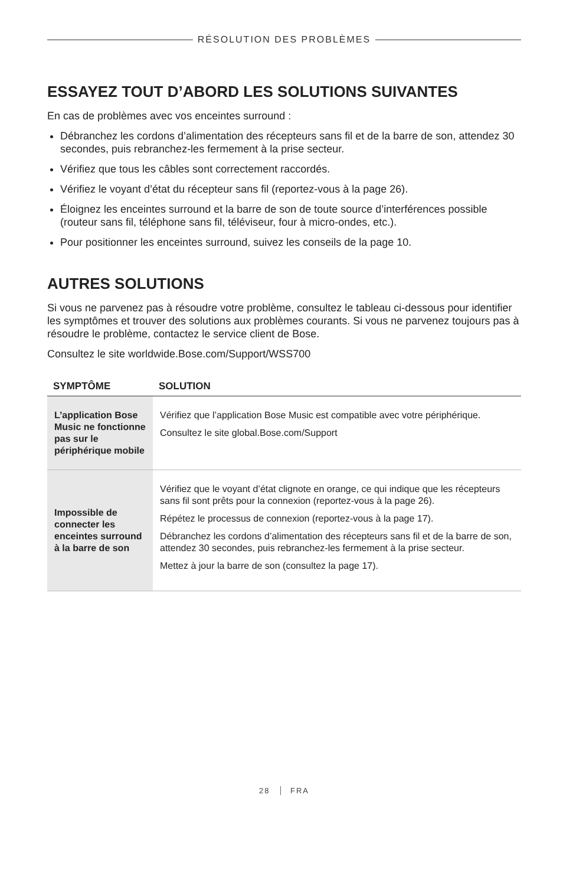RÉSOLUTION DES PROBLÈMES
ESSAYEZ TOUT D’ABORD LES SOLUTIONS SUIVANTES
En cas de problèmes avec vos enceintes surround :
Débranchez les cordons d’alimentation des récepteurs sans fil et de la barre de son, attendez 30 secondes, puis rebranchez-les fermement à la prise secteur.
Vérifiez que tous les câbles sont correctement raccordés.
Vérifiez le voyant d’état du récepteur sans fil (reportez-vous à la page 26).
Éloignez les enceintes surround et la barre de son de toute source d’interférences possible (routeur sans fil, téléphone sans fil, téléviseur, four à micro-ondes, etc.).
Pour positionner les enceintes surround, suivez les conseils de la page 10.
AUTRES SOLUTIONS
Si vous ne parvenez pas à résoudre votre problème, consultez le tableau ci-dessous pour identifier les symptômes et trouver des solutions aux problèmes courants. Si vous ne parvenez toujours pas à résoudre le problème, contactez le service client de Bose.
Consultez le site worldwide.Bose.com/Support/WSS700
| SYMPTÔME | SOLUTION |
| --- | --- |
| L’application Bose Music ne fonctionne pas sur le périphérique mobile | Vérifiez que l’application Bose Music est compatible avec votre périphérique. Consultez le site global.Bose.com/Support |
| Impossible de connecter les enceintes surround à la barre de son | Vérifiez que le voyant d’état clignote en orange, ce qui indique que les récepteurs sans fil sont prêts pour la connexion (reportez-vous à la page 26). Répétez le processus de connexion (reportez-vous à la page 17). Débranchez les cordons d’alimentation des récepteurs sans fil et de la barre de son, attendez 30 secondes, puis rebranchez-les fermement à la prise secteur. Mettez à jour la barre de son (consultez la page 17). |
28 FRA